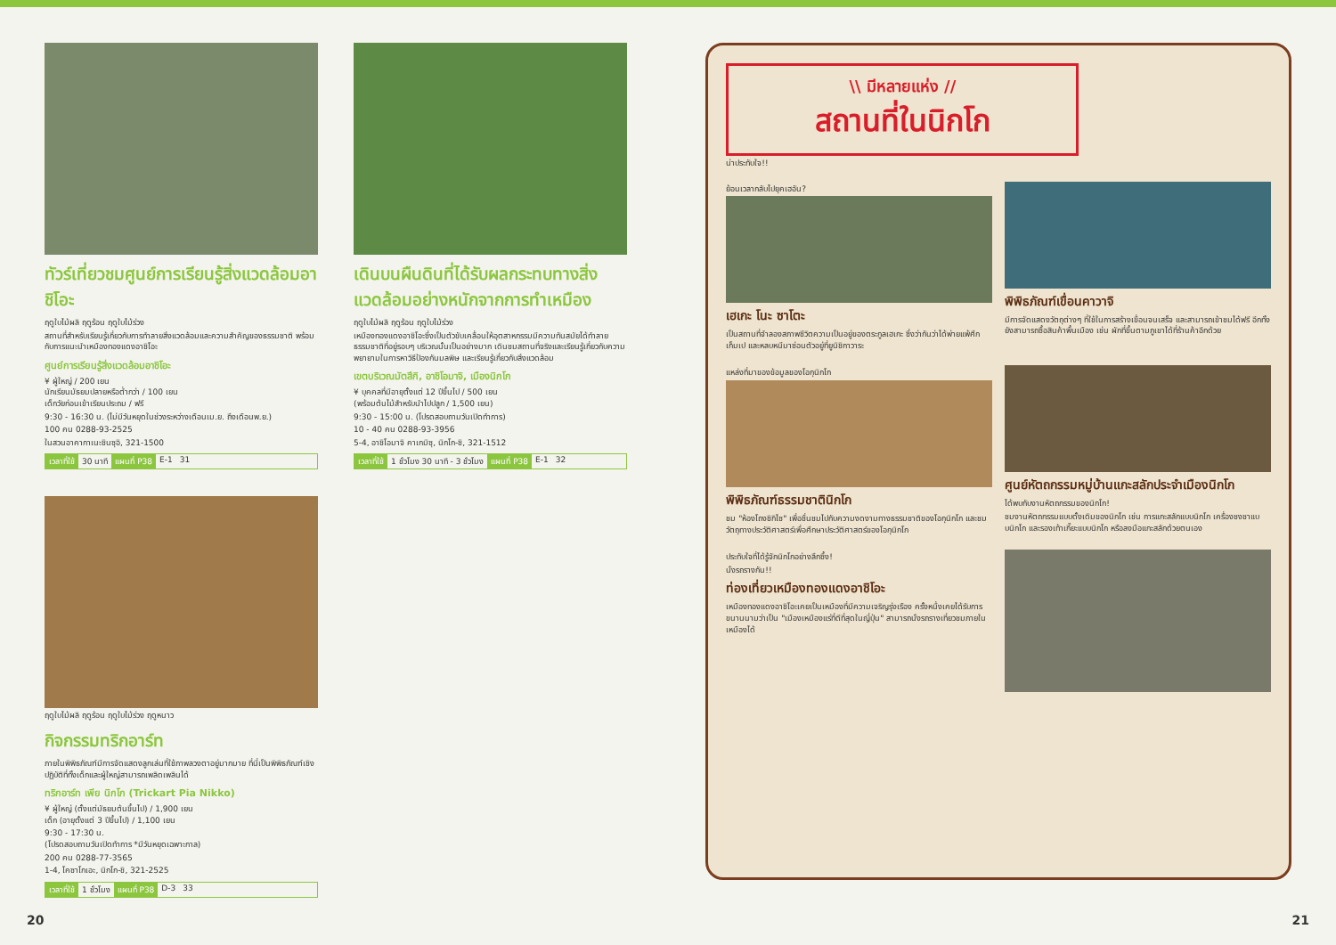ทัวร์เที่ยวชมศูนย์การเรียนรู้สิ่งแวดล้อมอาชิโอะ
ฤดูใบไม้ผลิ ฤดูร้อน ฤดูใบไม้ร่วง
สถานที่สำหรับเรียนรู้เกี่ยวกับการทำลายสิ่งแวดล้อมและความสำคัญของธรรมชาติ พร้อมกับการแนะนำเหมืองทองแดงอาชิโอะ
ศูนย์การเรียนรู้สิ่งแวดล้อมอาชิโอะ
¥ ผู้ใหญ่ / 200 เยน
นักเรียนมัธยมปลายหรือต่ำกว่า / 100 เยน
เด็กวัยก่อนเข้าเรียนประถม / ฟรี
9:30 - 16:30 น. (ไม่มีวันหยุดในช่วงระหว่างเดือนเม.ย. ถึงเดือนพ.ย.)
100 คน 0288-93-2525
ในสวนอาคากาเนะชินซุอิ, 321-1500
เวลาที่ใช้ 30 นาที แผนที่ P38 E-1 31
เดินบนผืนดินที่ได้รับผลกระทบทางสิ่งแวดล้อมอย่างหนักจากการทำเหมือง
ฤดูใบไม้ผลิ ฤดูร้อน ฤดูใบไม้ร่วง
เหมืองทองแดงอาชิโอะซึ่งเป็นตัวขับเคลื่อนให้อุตสาหกรรมมีความทันสมัยได้ทำลายธรรมชาติที่อยู่รอบๆ บริเวณนั้นเป็นอย่างมาก เดินชมสถานที่จริงและเรียนรู้เกี่ยวกับความพยายามในการหาวิธีป้องกันมลพิษ และเรียนรู้เกี่ยวกับสิ่งแวดล้อม
เขตบริเวณมัตสึกิ, อาชิโอมาจิ, เมืองนิกโก
¥ บุคคลที่มีอายุตั้งแต่ 12 ปีขึ้นไป / 500 เยน
(พร้อมต้นไม้สำหรับนำไปปลูก / 1,500 เยน)
9:30 - 15:00 น. (โปรดสอบถามวันเปิดทำการ)
10 - 40 คน 0288-93-3956
5-4, อาชิโอมาจิ คาเกมิซุ, นิกโก-ชิ, 321-1512
เวลาที่ใช้ 1 ชั่วโมง 30 นาที - 3 ชั่วโมง แผนที่ P38 E-1 32
ฤดูใบไม้ผลิ ฤดูร้อน ฤดูใบไม้ร่วง ฤดูหนาว
กิจกรรมทริกอาร์ท
ภายในพิพิธภัณฑ์มีการจัดแสดงลูกเล่นที่ใช้ภาพลวงตาอยู่มากมาย ที่นี่เป็นพิพิธภัณฑ์เชิงปฏิบัติที่ทั้งเด็กและผู้ใหญ่สามารถเพลิดเพลินได้
ทริกอาร์ท เพีย นิกโก (Trickart Pia Nikko)
¥ ผู้ใหญ่ (ตั้งแต่มัธยมต้นขึ้นไป) / 1,900 เยน
เด็ก (อายุตั้งแต่ 3 ปีขึ้นไป) / 1,100 เยน
9:30 - 17:30 น.
(โปรดสอบถามวันเปิดทำการ *มีวันหยุดเฉพาะกาล)
200 คน 0288-77-3565
1-4, โคซาโกเอะ, นิกโก-ชิ, 321-2525
เวลาที่ใช้ 1 ชั่วโมง แผนที่ P38 D-3 33
\\ มีหลายแห่ง //
สถานที่ในนิกโก
น่าประทับใจ!!
ย้อนเวลากลับไปยุคเฮอัน?
เฮเกะ โนะ ซาโตะ
เป็นสถานที่จำลองสภาพชีวิตความเป็นอยู่ของตระกูลเฮเกะ ซึ่งว่ากันว่าได้พ่ายแพ้ศึกเก็มเป และหลบหนีมาซ่อนตัวอยู่ที่ยูนิชิกาวาระ
พิพิธภัณฑ์เขื่อนคาวาจิ
มีการจัดแสดงวัตถุต่างๆ ที่ใช้ในการสร้างเขื่อนจนเสร็จ และสามารถเข้าชมได้ฟรี อีกทั้งยังสามารถซื้อสินค้าพื้นเมือง เช่น ผักที่ขึ้นตามภูเขาได้ที่ร้านค้าอีกด้วย
แหล่งที่มาของข้อมูลของโอกุนิกโก
พิพิธภัณฑ์ธรรมชาตินิกโก
ชม "ห้องโถงชิกิไซ" เพื่อชื่นชมไปกับความงดงามทางธรรมชาติของโอกุนิกโก และชมวัตถุทางประวัติศาสตร์เพื่อศึกษาประวัติศาสตร์ของโอกุนิกโก
ศูนย์หัตถกรรมหมู่บ้านแกะสลักประจำเมืองนิกโก
ได้พบกับงานหัตถกรรมของนิกโก!
ชมงานหัตถกรรมแบบดั้งเดิมของนิกโก เช่น การแกะสลักแบบนิกโก เครื่องชงชาแบบนิกโก และรองเท้าเกี๊ยะแบบนิกโก หรือลงมือแกะสลักด้วยตนเอง
ประทับใจที่ได้รู้จักนิกโกอย่างลึกซึ้ง!
นั่งรถรางกัน!!
ท่องเที่ยวเหมืองทองแดงอาชิโอะ
เหมืองทองแดงอาชิโอะเคยเป็นเหมืองที่มีความเจริญรุ่งเรือง ครั้งหนึ่งเคยได้รับการขนานนามว่าเป็น "เมืองเหมืองแร่ที่ดีที่สุดในญี่ปุ่น" สามารถนั่งรถรางเที่ยวชมภายในเหมืองได้
20 21